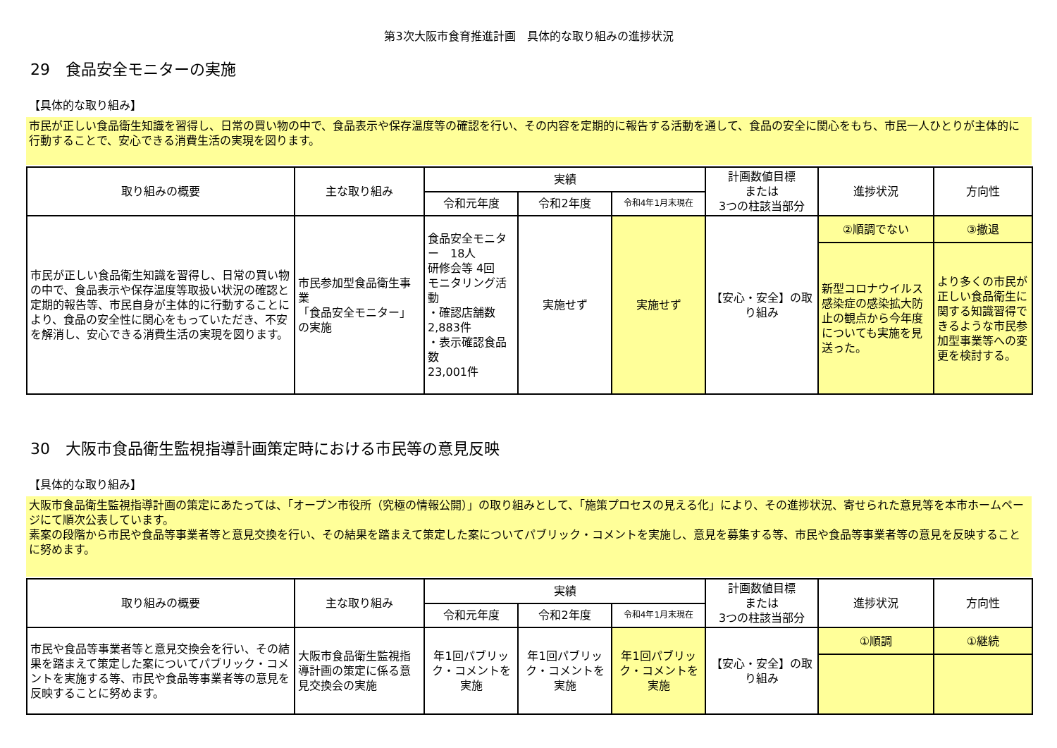第3次大阪市食育推進計画　具体的な取り組みの進捗状況
29　食品安全モニターの実施
【具体的な取り組み】
市民が正しい食品衛生知識を習得し、日常の買い物の中で、食品表示や保存温度等の確認を行い、その内容を定期的に報告する活動を通して、食品の安全に関心をもち、市民一人ひとりが主体的に行動することで、安心できる消費生活の実現を図ります。
| 取り組みの概要 | 主な取り組み | 実績 | | | 計画数値目標 または 3つの柱該当部分 | 進捗状況 | 方向性 |
| --- | --- | --- | --- | --- | --- | --- | --- |
| | | 令和元年度 | 令和2年度 | 令和4年1月末現在 | | | |
| 市民が正しい食品衛生知識を習得し、日常の買い物の中で、食品表示や保存温度等取扱い状況の確認と定期的報告等、市民自身が主体的に行動することにより、食品の安全性に関心をもっていただき、不安を解消し、安心できる消費生活の実現を図ります。 | 市民参加型食品衛生事業 「食品安全モニター」の実施 | 食品安全モニター 18人 研修会等 4回 モニタリング活動 ・確認店舗数 2,883件 ・表示確認食品数 23,001件 | 実施せず | 実施せず | 【安心・安全】の取り組み | ②順調でない | ③撤退 |
| | | | | | | 新型コロナウイルス感染症の感染拡大防止の観点から今年度についても実施を見送った。 | より多くの市民が正しい食品衛生に関する知識習得できるような市民参加型事業等への変更を検討する。 |
30　大阪市食品衛生監視指導計画策定時における市民等の意見反映
【具体的な取り組み】
大阪市食品衛生監視指導計画の策定にあたっては、「オープン市役所（究極の情報公開）」の取り組みとして、「施策プロセスの見える化」により、その進捗状況、寄せられた意見等を本市ホームページにて順次公表しています。
素案の段階から市民や食品等事業者等と意見交換を行い、その結果を踏まえて策定した案についてパブリック・コメントを実施し、意見を募集する等、市民や食品等事業者等の意見を反映することに努めます。
| 取り組みの概要 | 主な取り組み | 実績 | | | 計画数値目標 または 3つの柱該当部分 | 進捗状況 | 方向性 |
| --- | --- | --- | --- | --- | --- | --- | --- |
| | | 令和元年度 | 令和2年度 | 令和4年1月末現在 | | | |
| 市民や食品等事業者等と意見交換会を行い、その結果を踏まえて策定した案についてパブリック・コメントを実施する等、市民や食品等事業者等の意見を反映することに努めます。 | 大阪市食品衛生監視指導計画の策定に係る意見交換会の実施 | 年1回パブリック・コメントを実施 | 年1回パブリック・コメントを実施 | 年1回パブリック・コメントを実施 | 【安心・安全】の取り組み | ①順調 | ①継続 |